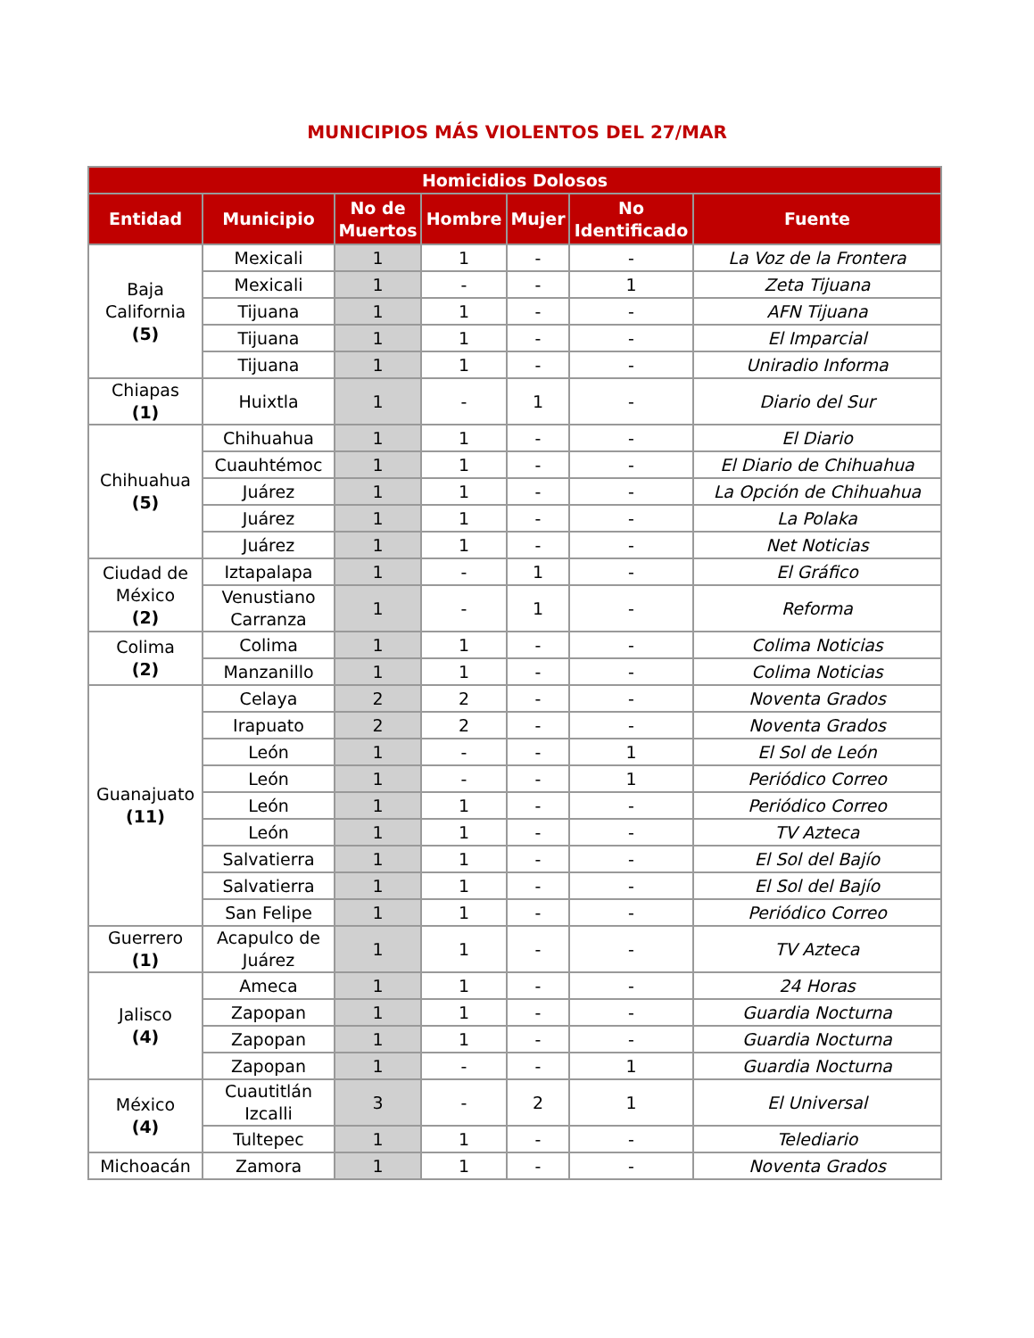MUNICIPIOS MÁS VIOLENTOS DEL 27/MAR
| Homicidios Dolosos | | | | | | |
| --- | --- | --- | --- | --- | --- | --- |
| Entidad | Municipio | No de Muertos | Hombre | Mujer | No Identificado | Fuente |
| Baja California (5) | Mexicali | 1 | 1 | - | - | La Voz de la Frontera |
| | Mexicali | 1 | - | - | 1 | Zeta Tijuana |
| | Tijuana | 1 | 1 | - | - | AFN Tijuana |
| | Tijuana | 1 | 1 | - | - | El Imparcial |
| | Tijuana | 1 | 1 | - | - | Uniradio Informa |
| Chiapas (1) | Huixtla | 1 | - | 1 | - | Diario del Sur |
| Chihuahua (5) | Chihuahua | 1 | 1 | - | - | El Diario |
| | Cuauhtémoc | 1 | 1 | - | - | El Diario de Chihuahua |
| | Juárez | 1 | 1 | - | - | La Opción de Chihuahua |
| | Juárez | 1 | 1 | - | - | La Polaka |
| | Juárez | 1 | 1 | - | - | Net Noticias |
| Ciudad de México (2) | Iztapalapa | 1 | - | 1 | - | El Gráfico |
| | Venustiano Carranza | 1 | - | 1 | - | Reforma |
| Colima (2) | Colima | 1 | 1 | - | - | Colima Noticias |
| | Manzanillo | 1 | 1 | - | - | Colima Noticias |
| Guanajuato (11) | Celaya | 2 | 2 | - | - | Noventa Grados |
| | Irapuato | 2 | 2 | - | - | Noventa Grados |
| | León | 1 | - | - | 1 | El Sol de León |
| | León | 1 | - | - | 1 | Periódico Correo |
| | León | 1 | 1 | - | - | Periódico Correo |
| | León | 1 | 1 | - | - | TV Azteca |
| | Salvatierra | 1 | 1 | - | - | El Sol del Bajío |
| | Salvatierra | 1 | 1 | - | - | El Sol del Bajío |
| | San Felipe | 1 | 1 | - | - | Periódico Correo |
| Guerrero (1) | Acapulco de Juárez | 1 | 1 | - | - | TV Azteca |
| Jalisco (4) | Ameca | 1 | 1 | - | - | 24 Horas |
| | Zapopan | 1 | 1 | - | - | Guardia Nocturna |
| | Zapopan | 1 | 1 | - | - | Guardia Nocturna |
| | Zapopan | 1 | - | - | 1 | Guardia Nocturna |
| México (4) | Cuautitlán Izcalli | 3 | - | 2 | 1 | El Universal |
| | Tultepec | 1 | 1 | - | - | Telediario |
| Michoacán | Zamora | 1 | 1 | - | - | Noventa Grados |